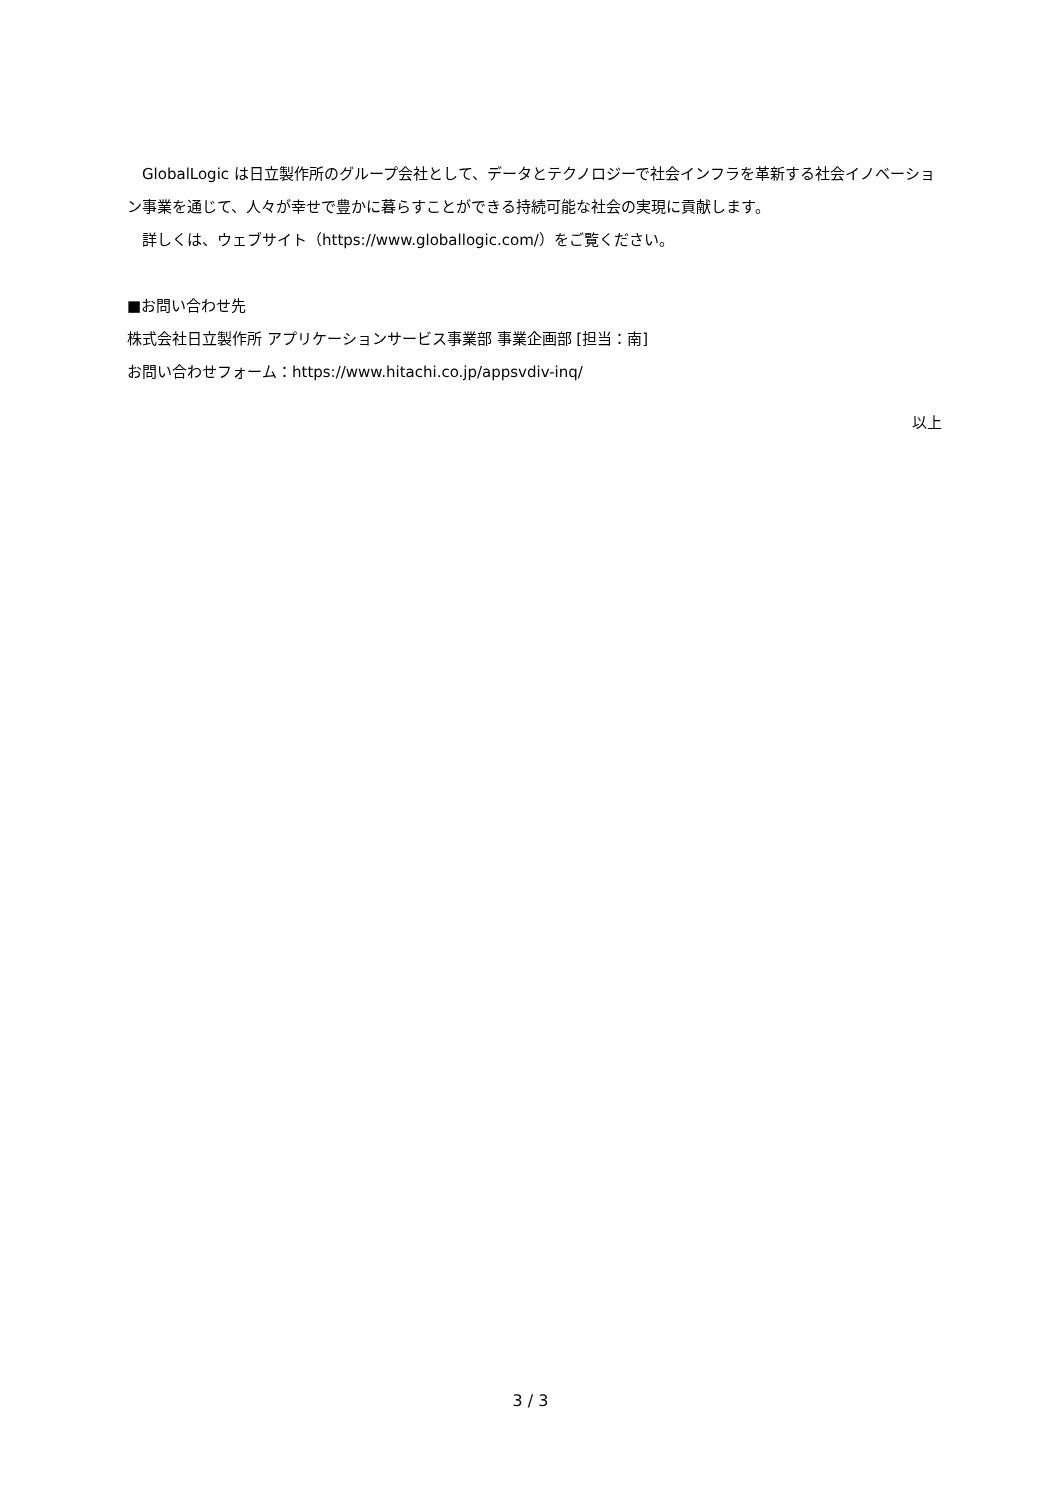GlobalLogic は日立製作所のグループ会社として、データとテクノロジーで社会インフラを革新する社会イノベーション事業を通じて、人々が幸せで豊かに暮らすことができる持続可能な社会の実現に貢献します。
　詳しくは、ウェブサイト（https://www.globallogic.com/）をご覧ください。
■お問い合わせ先
株式会社日立製作所 アプリケーションサービス事業部 事業企画部 [担当：南]
お問い合わせフォーム：https://www.hitachi.co.jp/appsvdiv-inq/
以上
3 / 3